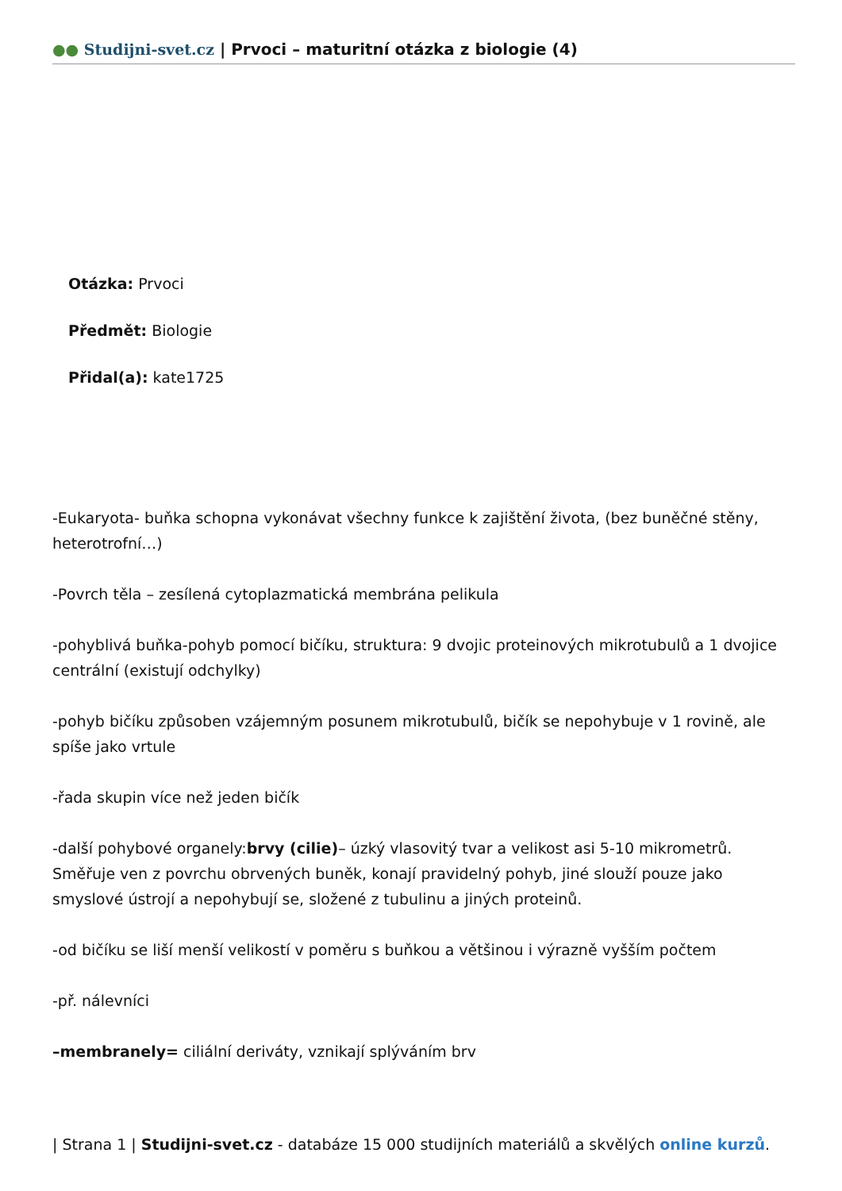●● Studijni-svet.cz | Prvoci – maturitní otázka z biologie (4)
Otázka: Prvoci
Předmět: Biologie
Přidal(a): kate1725
-Eukaryota- buňka schopna vykonávat všechny funkce k zajištění života, (bez buněčné stěny, heterotrofní…)
-Povrch těla – zesílená cytoplazmatická membrána pelikula
-pohyblivá buňka-pohyb pomocí bičíku, struktura: 9 dvojic proteinových mikrotubulů a 1 dvojice centrální (existují odchylky)
-pohyb bičíku způsoben vzájemným posunem mikrotubulů, bičík se nepohybuje v 1 rovině, ale spíše jako vrtule
-řada skupin více než jeden bičík
-další pohybové organely:brvy (cilie)– úzký vlasovitý tvar a velikost asi 5-10 mikrometrů. Směřuje ven z povrchu obrvených buněk, konají pravidelný pohyb, jiné slouží pouze jako smyslové ústrojí a nepohybují se, složené z tubulinu a jiných proteinů.
-od bičíku se liší menší velikostí v poměru s buňkou a většinou i výrazně vyšším počtem
-př. nálevníci
–membranely= ciliální deriváty, vznikají splýváním brv
| Strana 1 | Studijni-svet.cz - databáze 15 000 studijních materiálů a skvělých online kurzů.